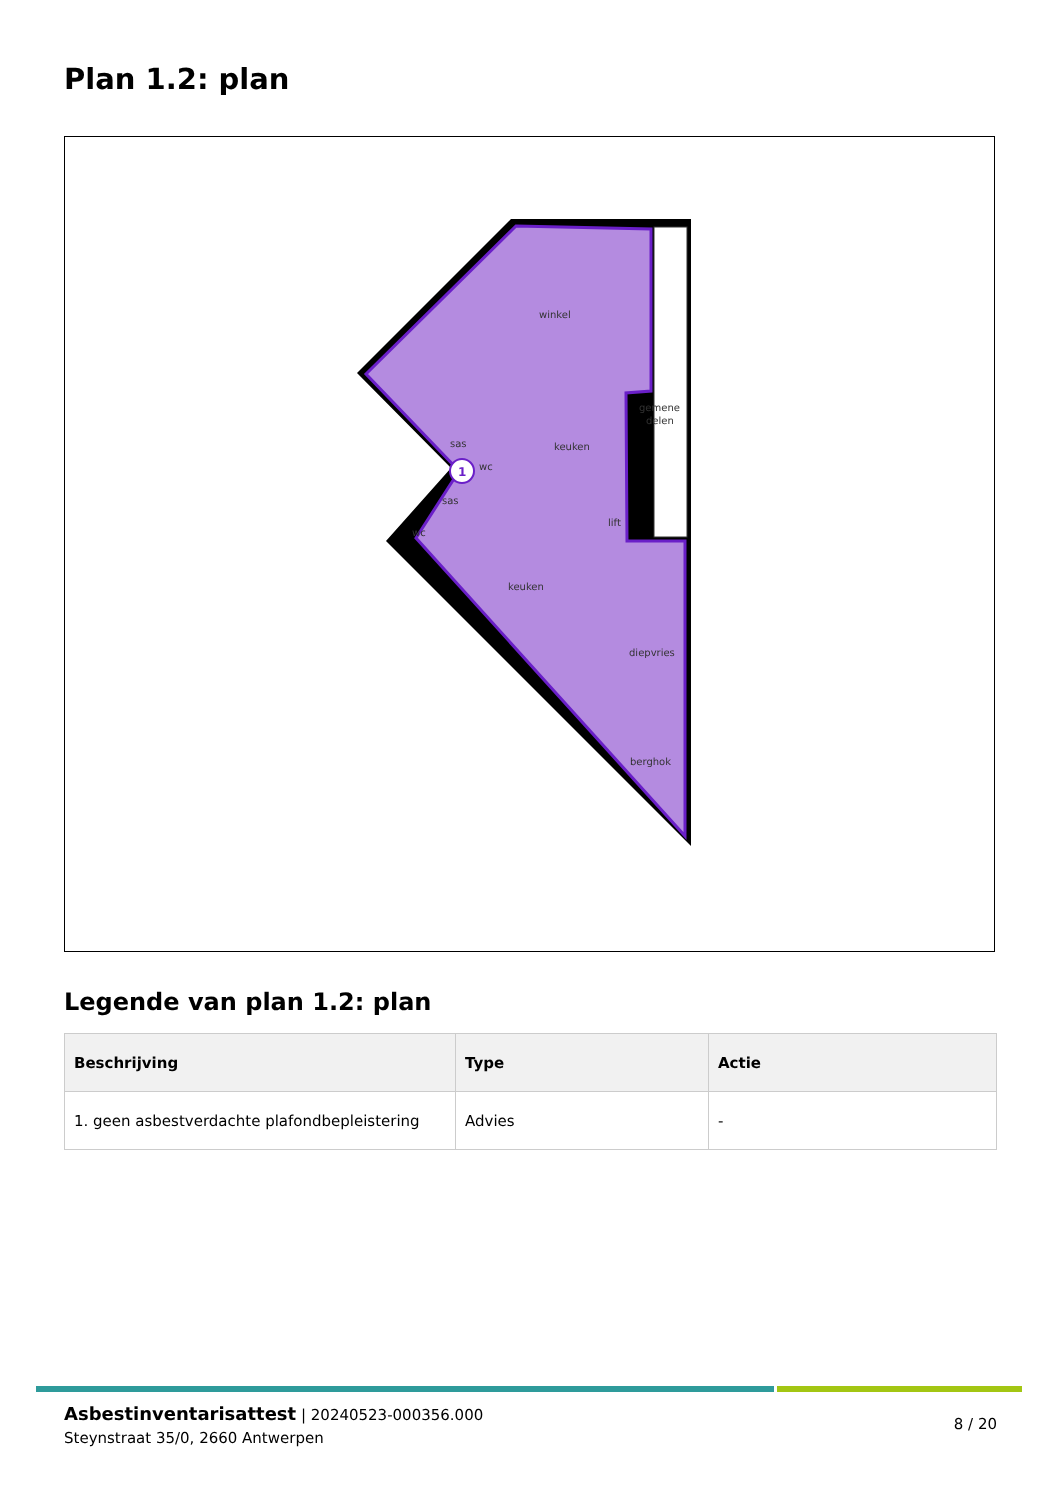Plan 1.2: plan
winkel
gemene
delen
sas
wc
sas
wc
keuken
lift
keuken
diepvries
berghok
1
Legende van plan 1.2: plan
| Beschrijving | Type | Actie |
| --- | --- | --- |
| 1. geen asbestverdachte plafondbepleistering | Advies | - |
Asbestinventarisattest | 20240523-000356.000
Steynstraat 35/0, 2660 Antwerpen
8 / 20